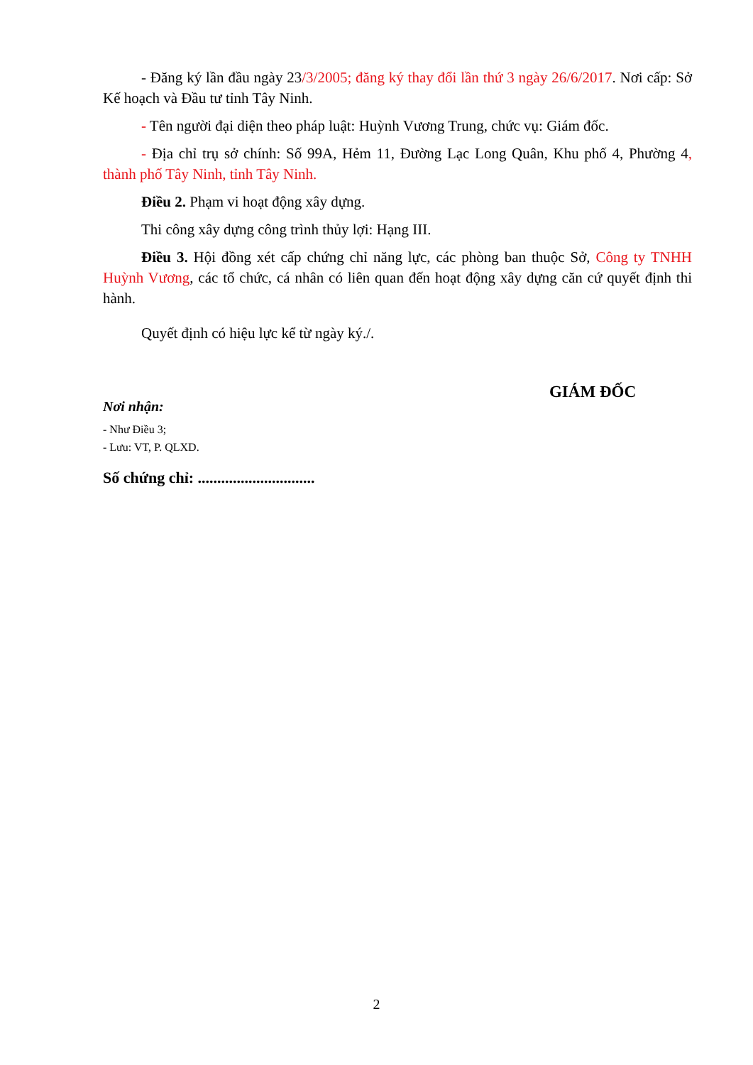- Đăng ký lần đầu ngày 23/3/2005; đăng ký thay đổi lần thứ 3 ngày 26/6/2017. Nơi cấp: Sở Kế hoạch và Đầu tư tỉnh Tây Ninh.
- Tên người đại diện theo pháp luật: Huỳnh Vương Trung, chức vụ: Giám đốc.
- Địa chỉ trụ sở chính: Số 99A, Hẻm 11, Đường Lạc Long Quân, Khu phố 4, Phường 4, thành phố Tây Ninh, tỉnh Tây Ninh.
Điều 2. Phạm vi hoạt động xây dựng.
Thi công xây dựng công trình thủy lợi: Hạng III.
Điều 3. Hội đồng xét cấp chứng chỉ năng lực, các phòng ban thuộc Sở, Công ty TNHH Huỳnh Vương, các tổ chức, cá nhân có liên quan đến hoạt động xây dựng căn cứ quyết định thi hành.
Quyết định có hiệu lực kể từ ngày ký./.
Nơi nhận:
- Như Điều 3;
- Lưu: VT, P. QLXD.
Số chứng chỉ: ..............................
GIÁM ĐỐC
2